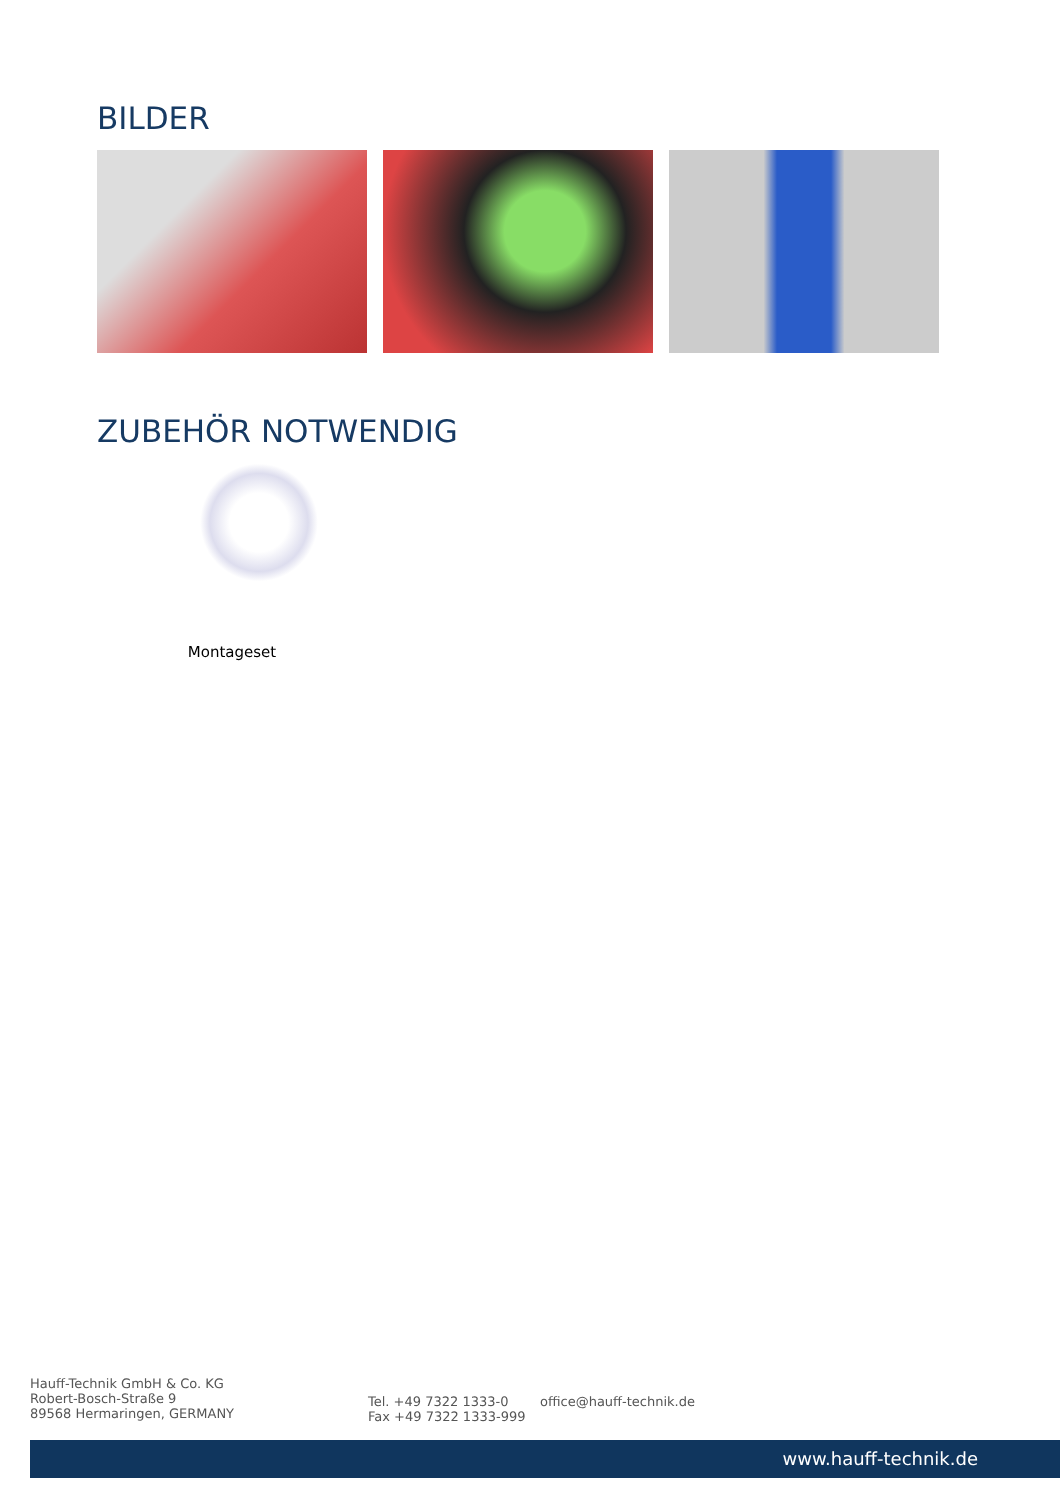BILDER
ZUBEHÖR NOTWENDIG
Montageset
Hauff-Technik GmbH & Co. KG
Robert-Bosch-Straße 9
89568 Hermaringen, GERMANY
Tel. +49 7322 1333-0
Fax +49 7322 1333-999
office@hauff-technik.de
www.hauff-technik.de